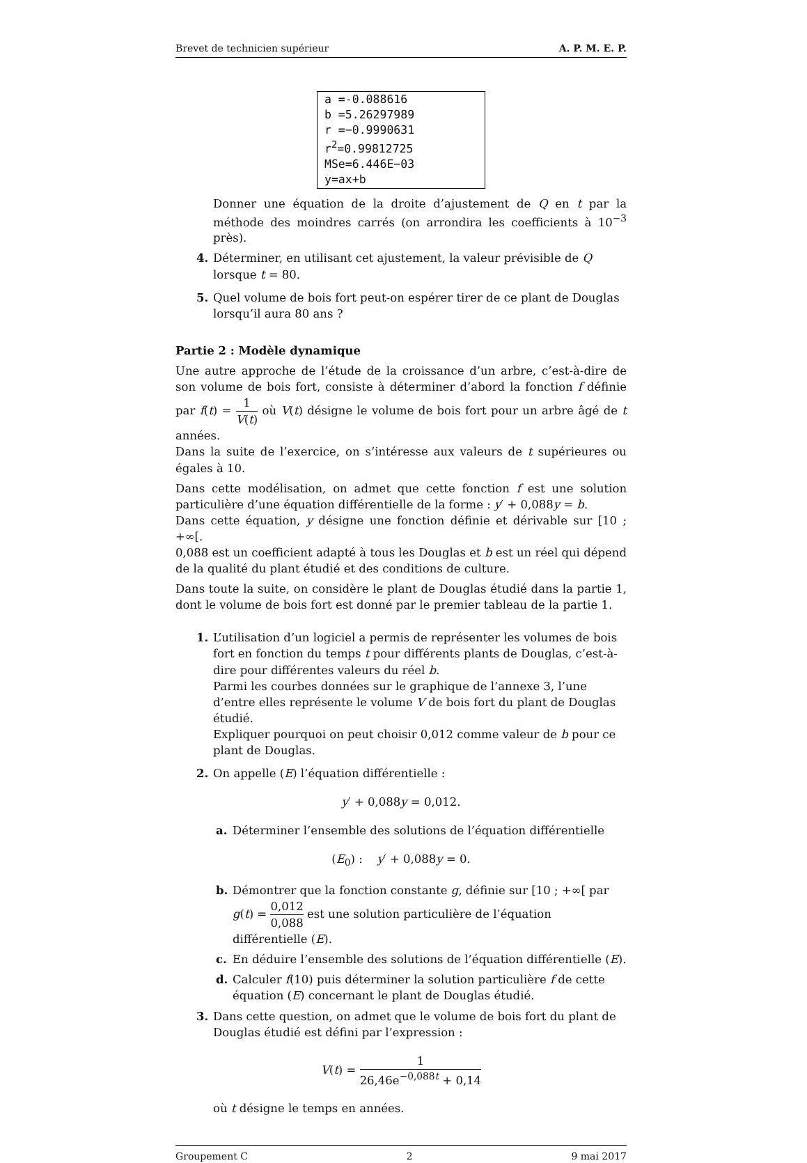Brevet de technicien supérieur A. P. M. E. P.
a =-0.088616
b =5.26297989
r =−0.9990631
r<sup>2</sup>=0.99812725
MSe=6.446E−03
y=ax+b
Donner une équation de la droite d’ajustement de Q en t par la méthode des moindres carrés (on arrondira les coefficients à 10<sup>−3</sup> près).
4. Déterminer, en utilisant cet ajustement, la valeur prévisible de Q lorsque t = 80.
5. Quel volume de bois fort peut-on espérer tirer de ce plant de Douglas lorsqu’il aura 80 ans ?
Partie 2 : Modèle dynamique
Une autre approche de l’étude de la croissance d’un arbre, c’est-à-dire de son volume de bois fort, consiste à déterminer d’abord la fonction f définie par f(t) = 1 V(t) où V(t) désigne le volume de bois fort pour un arbre âgé de t années.
Dans la suite de l’exercice, on s’intéresse aux valeurs de t supérieures ou égales à 10.
Dans cette modélisation, on admet que cette fonction f est une solution particulière d’une équation différentielle de la forme : y′ + 0,088y = b.
Dans cette équation, y désigne une fonction définie et dérivable sur [10 ; +∞[.
0,088 est un coefficient adapté à tous les Douglas et b est un réel qui dépend de la qualité du plant étudié et des conditions de culture.
Dans toute la suite, on considère le plant de Douglas étudié dans la partie 1, dont le volume de bois fort est donné par le premier tableau de la partie 1.
1. L’utilisation d’un logiciel a permis de représenter les volumes de bois fort en fonction du temps t pour différents plants de Douglas, c’est-à-dire pour différentes valeurs du réel b.
Parmi les courbes données sur le graphique de l’annexe 3, l’une d’entre elles représente le volume V de bois fort du plant de Douglas étudié.
Expliquer pourquoi on peut choisir 0,012 comme valeur de b pour ce plant de Douglas.
2. On appelle (E) l’équation différentielle :
y′ + 0,088y = 0,012.
a. Déterminer l’ensemble des solutions de l’équation différentielle
(E<sub>0</sub>) : y′ + 0,088y = 0.
b. Démontrer que la fonction constante g, définie sur [10 ; +∞[ par g(t) = 0,012 0,088 est une solution particulière de l’équation différentielle (E).
c. En déduire l’ensemble des solutions de l’équation différentielle (E).
d. Calculer f(10) puis déterminer la solution particulière f de cette équation (E) concernant le plant de Douglas étudié.
3. Dans cette question, on admet que le volume de bois fort du plant de Douglas étudié est défini par l’expression :
V(t) = 1 26,46e<sup>−0,088t</sup> + 0,14
où t désigne le temps en années.
Groupement C 2 9 mai 2017